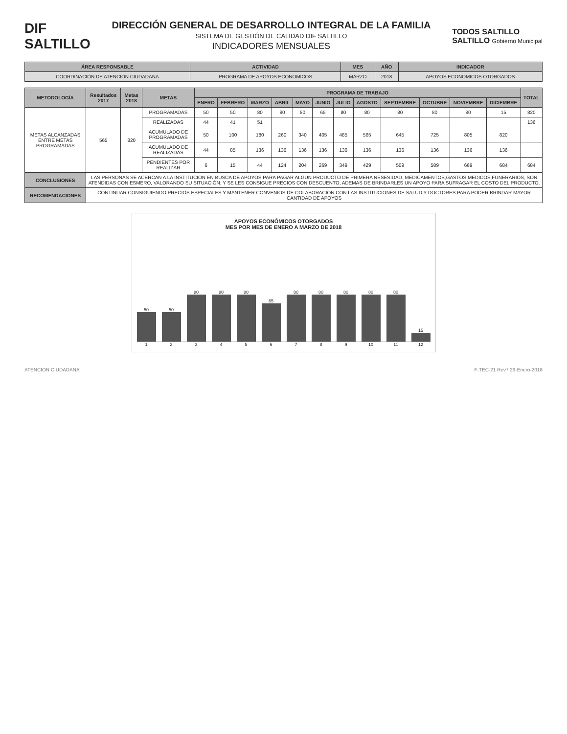DIF
SALTILLO
DIRECCIÓN GENERAL DE DESARROLLO INTEGRAL DE LA FAMILIA
SISTEMA DE GESTIÓN DE CALIDAD DIF SALTILLO
INDICADORES MENSUALES
TODOS SALTILLO
SALTILLO Gobierno Municipal
| ÁREA RESPONSABLE | ACTIVIDAD | MES | AÑO | INDICADOR |
| --- | --- | --- | --- | --- |
| COORDINACIÓN DE ATENCIÓN CIUDADANA | PROGRAMA DE APOYOS ECONOMICOS | MARZO | 2018 | APOYOS ECONOMICOS OTORGADOS |
| METODOLOGÍA | Resultados 2017 | Metas 2018 | METAS | PROGRAMA DE TRABAJO | | | | | | | | | | | | TOTAL |
| --- | --- | --- | --- | --- | --- | --- | --- | --- | --- | --- | --- | --- | --- | --- | --- | --- |
| | | | | ENERO | FEBRERO | MARZO | ABRIL | MAYO | JUNIO | JULIO | AGOSTO | SEPTIEMBRE | OCTUBRE | NOVIEMBRE | DICIEMBRE | |
| METAS ALCANZADAS ENTRE METAS PROGRAMADAS | 565 | 820 | PROGRAMADAS | 50 | 50 | 80 | 80 | 80 | 65 | 80 | 80 | 80 | 80 | 80 | 15 | 820 |
| | | | REALIZADAS | 44 | 41 | 51 | | | | | | | | | | 136 |
| | | | ACUMULADO DE PROGRAMADAS | 50 | 100 | 180 | 260 | 340 | 405 | 485 | 565 | 645 | 725 | 805 | 820 | |
| | | | ACUMULADO DE REALIZADAS | 44 | 85 | 136 | 136 | 136 | 136 | 136 | 136 | 136 | 136 | 136 | 136 | |
| | | | PENDIENTES POR REALIZAR | 6 | 15 | 44 | 124 | 204 | 269 | 349 | 429 | 509 | 589 | 669 | 684 | 684 |
| CONCLUSIONES | LAS PERSONAS SE ACERCAN A LA INSTITUCION EN BUSCA DE APOYOS PARA PAGAR ALGUN PRODUCTO DE PRIMERA NESESIDAD, MEDICAMENTOS,GASTOS MEDICOS,FUNERARIOS, SON ATENDIDAS CON ESMERO, VALORANDO SU SITUACIÓN, Y SE LES CONSIGUE PRECIOS CON DESCUENTO, ADEMAS DE BRINDARLES UN APOYO PARA SUFRAGAR EL COSTO DEL PRODUCTO. | | | | | | | | | | | | | | | |
| RECOMENDACIONES | CONTINUAR CONSIGUIENDO PRECIOS ESPECIALES Y MANTENER CONVENIOS DE COLABORACIÓN CON LAS INSTITUCIONES DE SALUD Y DOCTORES PARA PODER BRINDAR MAYOR CANTIDAD DE APOYOS | | | | | | | | | | | | | | | |
APOYOS ECONÓMICOS OTORGADOS
MES POR MES DE ENERO A MARZO DE 2018
50
50
80
80
80
65
80
80
80
80
80
15
1 2 3 4 5 6 7 8 9 10 11 12
ATENCION CIUDADANA F-TEC-21 Rev7 29-Enero-2018